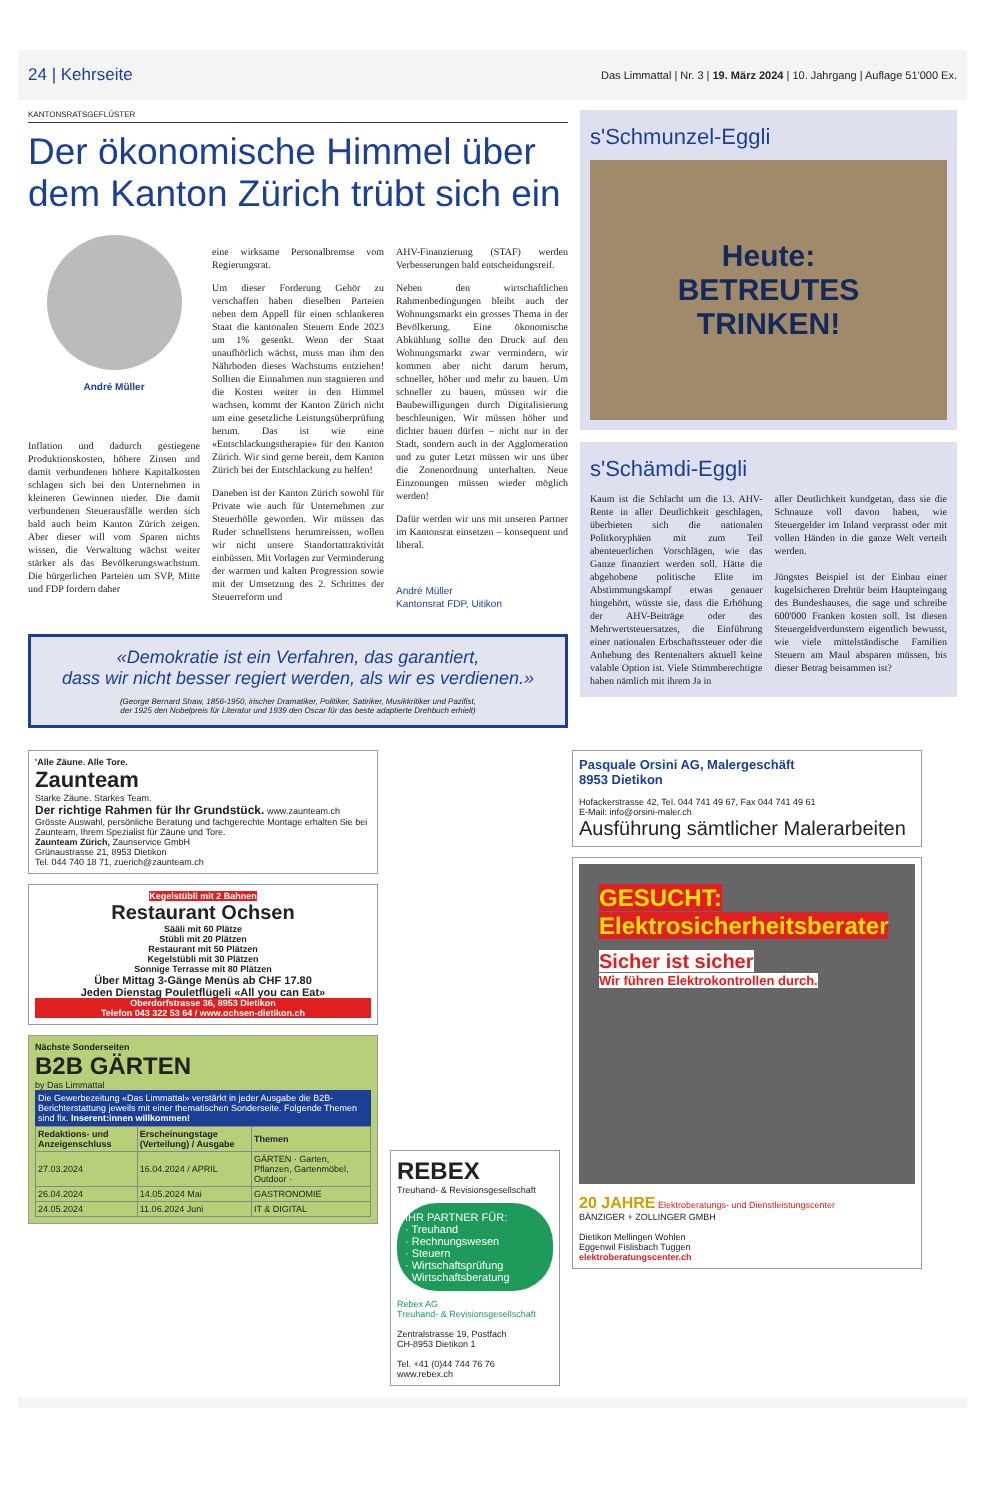24 | Kehrseite Das Limmattal | Nr. 3 | 19. März 2024 | 10. Jahrgang | Auflage 51'000 Ex.
KANTONSRATSGEFLÜSTER
Der ökonomische Himmel über dem Kanton Zürich trübt sich ein
André Müller
Inflation und dadurch gestiegene Produktionskosten, höhere Zinsen und damit verbundenen höhere Kapitalkosten schlagen sich bei den Unternehmen in kleineren Gewinnen nieder. Die damit verbundenen Steuerausfälle werden sich bald auch beim Kanton Zürich zeigen. Aber dieser will vom Sparen nichts wissen, die Verwaltung wächst weiter stärker als das Bevölkerungswachstum. Die bürgerlichen Parteien um SVP, Mitte und FDP fordern daher
eine wirksame Personalbremse vom Regierungsrat.
Um dieser Forderung Gehör zu verschaffen haben dieselben Parteien neben dem Appell für einen schlankeren Staat die kantonalen Steuern Ende 2023 um 1% gesenkt. Wenn der Staat unaufhörlich wächst, muss man ihm den Nährboden dieses Wachstums entziehen! Sollten die Einnahmen nun stagnieren und die Kosten weiter in den Himmel wachsen, kommt der Kanton Zürich nicht um eine gesetzliche Leistungsüberprüfung herum. Das ist wie eine «Entschlackungstherapie» für den Kanton Zürich. Wir sind gerne bereit, dem Kanton Zürich bei der Entschlackung zu helfen!
Daneben ist der Kanton Zürich sowohl für Private wie auch für Unternehmen zur Steuerhölle geworden. Wir müssen das Ruder schnellstens herumreissen, wollen wir nicht unsere Standortattraktivität einbüssen. Mit Vorlagen zur Verminderung der warmen und kalten Progression sowie mit der Umsetzung des 2. Schrittes der Steuerreform und
AHV-Finanzierung (STAF) werden Verbesserungen bald entscheidungsreif.
Neben den wirtschaftlichen Rahmenbedingungen bleibt auch der Wohnungsmarkt ein grosses Thema in der Bevölkerung. Eine ökonomische Abkühlung sollte den Druck auf den Wohnungsmarkt zwar vermindern, wir kommen aber nicht darum herum, schneller, höher und mehr zu bauen. Um schneller zu bauen, müssen wir die Baubewilligungen durch Digitalisierung beschleunigen. Wir müssen höher und dichter bauen dürfen – nicht nur in der Stadt, sondern auch in der Agglomeration und zu guter Letzt müssen wir uns über die Zonenordnung unterhalten. Neue Einzonungen müssen wieder möglich werden!
Dafür werden wir uns mit unseren Partner im Kantonsrat einsetzen – konsequent und liberal.
André Müller
Kantonsrat FDP, Uitikon
«Demokratie ist ein Verfahren, das garantiert,
dass wir nicht besser regiert werden, als wir es verdienen.»
(George Bernard Shaw, 1856-1950, irischer Dramatiker, Politiker, Satiriker, Musikkritiker und Pazifist,
der 1925 den Nobelpreis für Literatur und 1939 den Oscar für das beste adaptierte Drehbuch erhielt)
s'Schmunzel-Eggli
Heute:
BETREUTES
TRINKEN!
s'Schämdi-Eggli
Kaum ist die Schlacht um die 13. AHV-Rente in aller Deutlichkeit geschlagen, überbieten sich die nationalen Politkoryphäen mit zum Teil abenteuerlichen Vorschlägen, wie das Ganze finanziert werden soll. Hätte die abgehobene politische Elite im Abstimmungskampf etwas genauer hingehört, wüsste sie, dass die Erhöhung der AHV-Beiträge oder des Mehrwertsteuersatzes, die Einführung einer nationalen Erbschaftssteuer oder die Anhebung des Rentenalters aktuell keine valable Option ist. Viele Stimmberechtigte haben nämlich mit ihrem Ja in
aller Deutlichkeit kundgetan, dass sie die Schnauze voll davon haben, wie Steuergelder im Inland verprasst oder mit vollen Händen in die ganze Welt verteilt werden.
Jüngstes Beispiel ist der Einbau einer kugelsicheren Drehtür beim Haupteingang des Bundeshauses, die sage und schreibe 600'000 Franken kosten soll. Ist diesen Steuergeldverdunstern eigentlich bewusst, wie viele mittelständische Familien Steuern am Maul absparen müssen, bis dieser Betrag beisammen ist?
'Alle Zäune. Alle Tore.
Zaunteam
Starke Zäune. Starkes Team.
Der richtige Rahmen für Ihr Grundstück. www.zaunteam.ch
Grösste Auswahl, persönliche Beratung und fachgerechte Montage erhalten Sie bei Zaunteam, Ihrem Spezialist für Zäune und Tore.
Zaunteam Zürich, Zaunservice GmbH
Grünaustrasse 21, 8953 Dietikon
Tel. 044 740 18 71, zuerich@zaunteam.ch
Kegelstübli mit 2 Bahnen
Restaurant Ochsen
Sääli mit 60 Plätze
Stübli mit 20 Plätzen
Restaurant mit 50 Plätzen
Kegelstübli mit 30 Plätzen
Sonnige Terrasse mit 80 Plätzen
Über Mittag 3-Gänge Menüs ab CHF 17.80
Jeden Dienstag Pouletflügeli «All you can Eat»
Oberdorfstrasse 36, 8953 Dietikon
Telefon 043 322 53 64 / www.ochsen-dietikon.ch
Nächste Sonderseiten
B2B GÄRTEN
by Das Limmattal
Die Gewerbezeitung «Das Limmattal» verstärkt in jeder Ausgabe die B2B-Berichterstattung jeweils mit einer thematischen Sonderseite. Folgende Themen sind fix. Inserent:innen willkommen!
| Redaktions- und Anzeigenschluss | Erscheinungstage (Verteilung) / Ausgabe | Themen |
| --- | --- | --- |
| 27.03.2024 | 16.04.2024 / APRIL | GÄRTEN · Garten, Pflanzen, Gartenmöbel, Outdoor · |
| 26.04.2024 | 14.05.2024 Mai | GASTRONOMIE |
| 24.05.2024 | 11.06.2024 Juni | IT & DIGITAL |
REBEX
Treuhand- & Revisionsgesellschaft
IHR PARTNER FÜR:
· Treuhand
· Rechnungswesen
· Steuern
· Wirtschaftsprüfung
· Wirtschaftsberatung
Rebex AG
Treuhand- & Revisionsgesellschaft
Zentralstrasse 19, Postfach
CH-8953 Dietikon 1
Tel. +41 (0)44 744 76 76
www.rebex.ch
Pasquale Orsini AG, Malergeschäft
8953 Dietikon
Hofackerstrasse 42, Tel. 044 741 49 67, Fax 044 741 49 61
E-Mail: info@orsini-maler.ch
Ausführung sämtlicher Malerarbeiten
GESUCHT: Elektrosicherheitsberater
Sicher ist sicher
Wir führen Elektrokontrollen durch.
20 JAHRE Elektroberatungs- und Dienstleistungscenter
BÄNZIGER + ZOLLINGER GMBH
Dietikon Mellingen Wohlen
Eggenwil Fislisbach Tuggen
elektroberatungscenter.ch